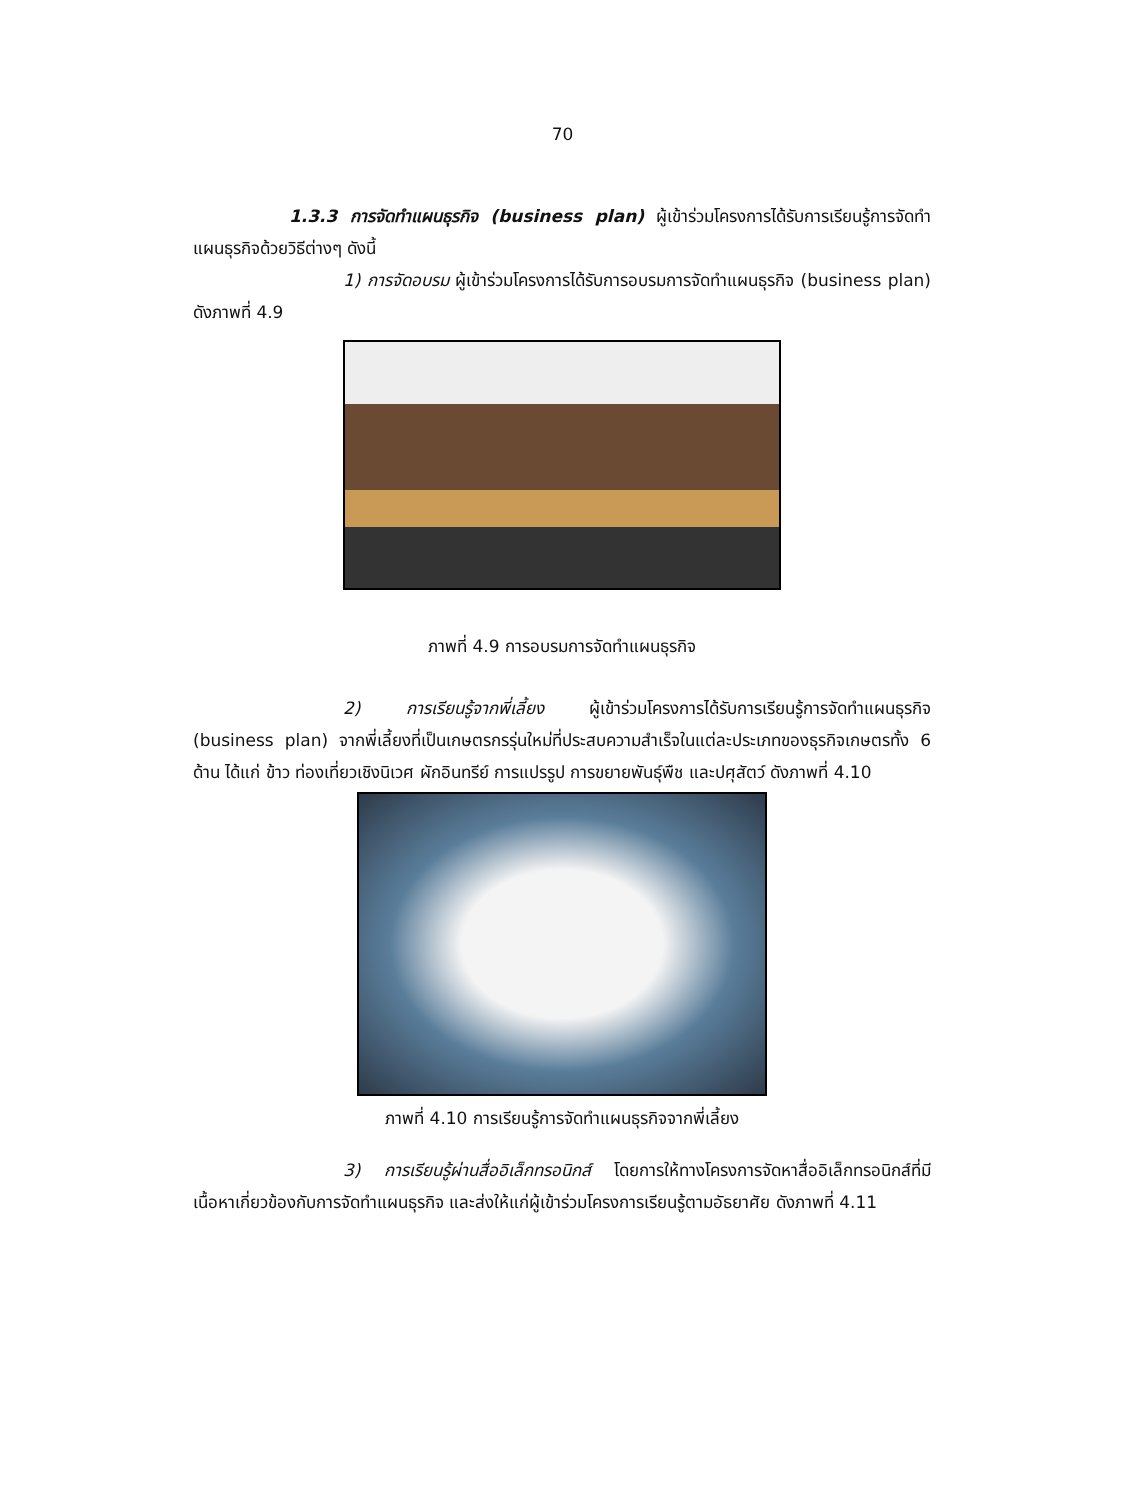70
1.3.3 การจัดทำแผนธุรกิจ (business plan) ผู้เข้าร่วมโครงการได้รับการเรียนรู้การจัดทำแผนธุรกิจด้วยวิธีต่างๆ ดังนี้
1) การจัดอบรม ผู้เข้าร่วมโครงการได้รับการอบรมการจัดทำแผนธุรกิจ (business plan) ดังภาพที่ 4.9
ภาพที่ 4.9 การอบรมการจัดทำแผนธุรกิจ
2) การเรียนรู้จากพี่เลี้ยง ผู้เข้าร่วมโครงการได้รับการเรียนรู้การจัดทำแผนธุรกิจ (business plan) จากพี่เลี้ยงที่เป็นเกษตรกรรุ่นใหม่ที่ประสบความสำเร็จในแต่ละประเภทของธุรกิจเกษตรทั้ง 6 ด้าน ได้แก่ ข้าว ท่องเที่ยวเชิงนิเวศ ผักอินทรีย์ การแปรรูป การขยายพันธุ์พืช และปศุสัตว์ ดังภาพที่ 4.10
ภาพที่ 4.10 การเรียนรู้การจัดทำแผนธุรกิจจากพี่เลี้ยง
3) การเรียนรู้ผ่านสื่ออิเล็กทรอนิกส์ โดยการให้ทางโครงการจัดหาสื่ออิเล็กทรอนิกส์ที่มีเนื้อหาเกี่ยวข้องกับการจัดทำแผนธุรกิจ และส่งให้แก่ผู้เข้าร่วมโครงการเรียนรู้ตามอัธยาศัย ดังภาพที่ 4.11